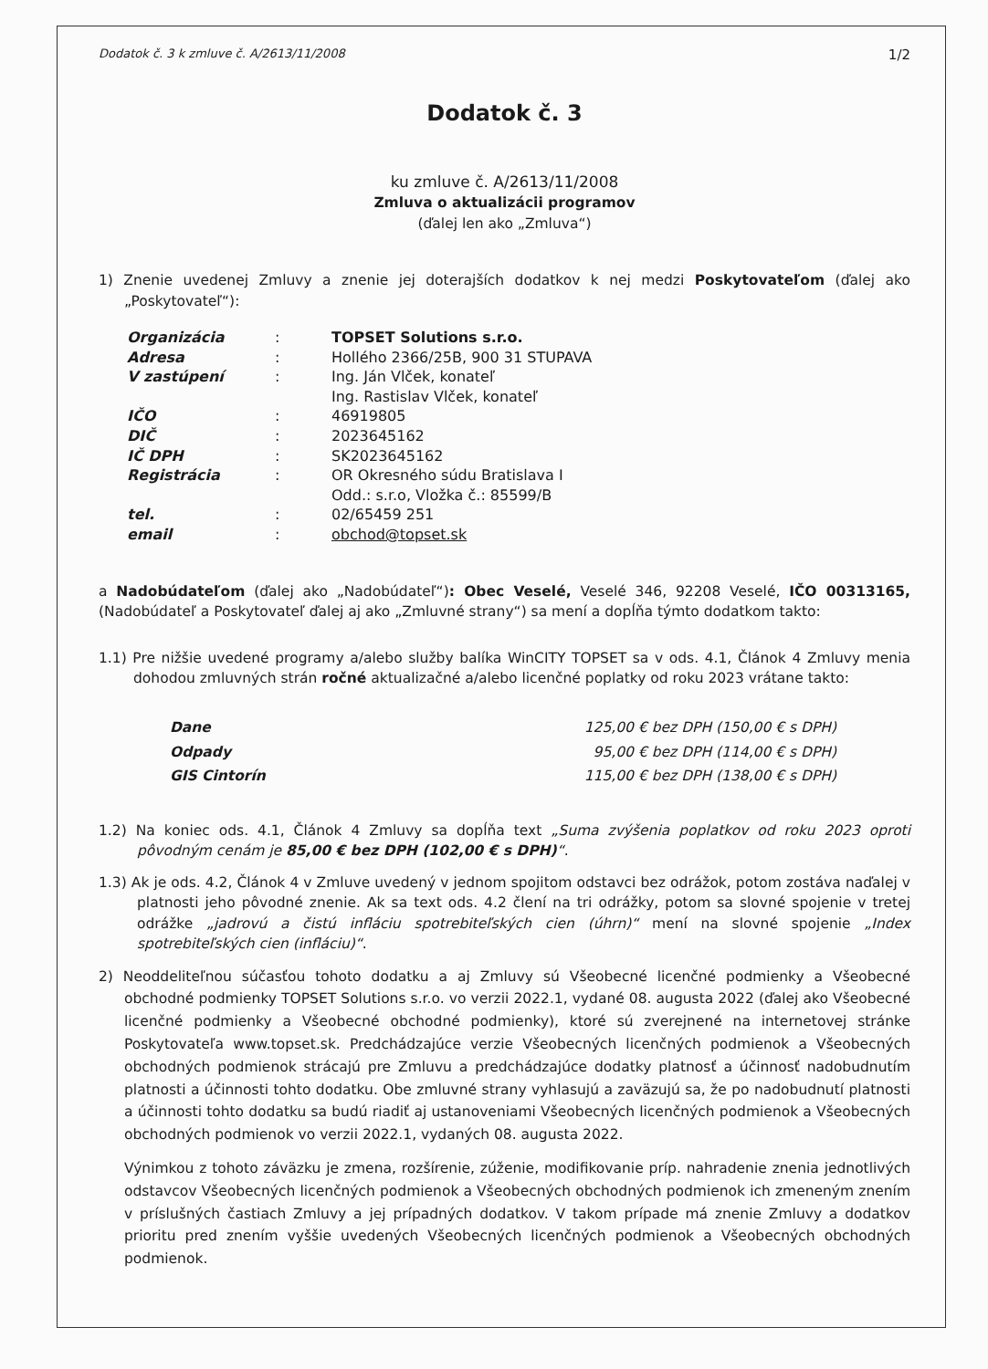Dodatok č. 3 k zmluve č. A/2613/11/2008 1/2
Dodatok č. 3
ku zmluve č. A/2613/11/2008
Zmluva o aktualizácii programov
(ďalej len ako „Zmluva“)
1) Znenie uvedenej Zmluvy a znenie jej doterajších dodatkov k nej medzi Poskytovateľom (ďalej ako „Poskytovateľ“):
| Organizácia | : | TOPSET Solutions s.r.o. |
| Adresa | : | Hollého 2366/25B, 900 31 STUPAVA |
| V zastúpení | : | Ing. Ján Vlček, konateľ Ing. Rastislav Vlček, konateľ |
| IČO | : | 46919805 |
| DIČ | : | 2023645162 |
| IČ DPH | : | SK2023645162 |
| Registrácia | : | OR Okresného súdu Bratislava I Odd.: s.r.o, Vložka č.: 85599/B |
| tel. | : | 02/65459 251 |
| email | : | obchod@topset.sk |
a Nadobúdateľom (ďalej ako „Nadobúdateľ“): Obec Veselé, Veselé 346, 92208 Veselé, IČO 00313165, (Nadobúdateľ a Poskytovateľ ďalej aj ako „Zmluvné strany“) sa mení a dopĺňa týmto dodatkom takto:
1.1) Pre nižšie uvedené programy a/alebo služby balíka WinCITY TOPSET sa v ods. 4.1, Článok 4 Zmluvy menia dohodou zmluvných strán ročné aktualizačné a/alebo licenčné poplatky od roku 2023 vrátane takto:
| Dane | 125,00 € bez DPH (150,00 € s DPH) |
| Odpady | 95,00 € bez DPH (114,00 € s DPH) |
| GIS Cintorín | 115,00 € bez DPH (138,00 € s DPH) |
1.2) Na koniec ods. 4.1, Článok 4 Zmluvy sa dopĺňa text „Suma zvýšenia poplatkov od roku 2023 oproti pôvodným cenám je 85,00 € bez DPH (102,00 € s DPH)“.
1.3) Ak je ods. 4.2, Článok 4 v Zmluve uvedený v jednom spojitom odstavci bez odrážok, potom zostáva naďalej v platnosti jeho pôvodné znenie. Ak sa text ods. 4.2 člení na tri odrážky, potom sa slovné spojenie v tretej odrážke „jadrovú a čistú infláciu spotrebiteľských cien (úhrn)“ mení na slovné spojenie „Index spotrebiteľských cien (infláciu)“.
2) Neoddeliteľnou súčasťou tohoto dodatku a aj Zmluvy sú Všeobecné licenčné podmienky a Všeobecné obchodné podmienky TOPSET Solutions s.r.o. vo verzii 2022.1, vydané 08. augusta 2022 (ďalej ako Všeobecné licenčné podmienky a Všeobecné obchodné podmienky), ktoré sú zverejnené na internetovej stránke Poskytovateľa www.topset.sk. Predchádzajúce verzie Všeobecných licenčných podmienok a Všeobecných obchodných podmienok strácajú pre Zmluvu a predchádzajúce dodatky platnosť a účinnosť nadobudnutím platnosti a účinnosti tohto dodatku. Obe zmluvné strany vyhlasujú a zaväzujú sa, že po nadobudnutí platnosti a účinnosti tohto dodatku sa budú riadiť aj ustanoveniami Všeobecných licenčných podmienok a Všeobecných obchodných podmienok vo verzii 2022.1, vydaných 08. augusta 2022.
Výnimkou z tohoto záväzku je zmena, rozšírenie, zúženie, modifikovanie príp. nahradenie znenia jednotlivých odstavcov Všeobecných licenčných podmienok a Všeobecných obchodných podmienok ich zmeneným znením v príslušných častiach Zmluvy a jej prípadných dodatkov. V takom prípade má znenie Zmluvy a dodatkov prioritu pred znením vyššie uvedených Všeobecných licenčných podmienok a Všeobecných obchodných podmienok.